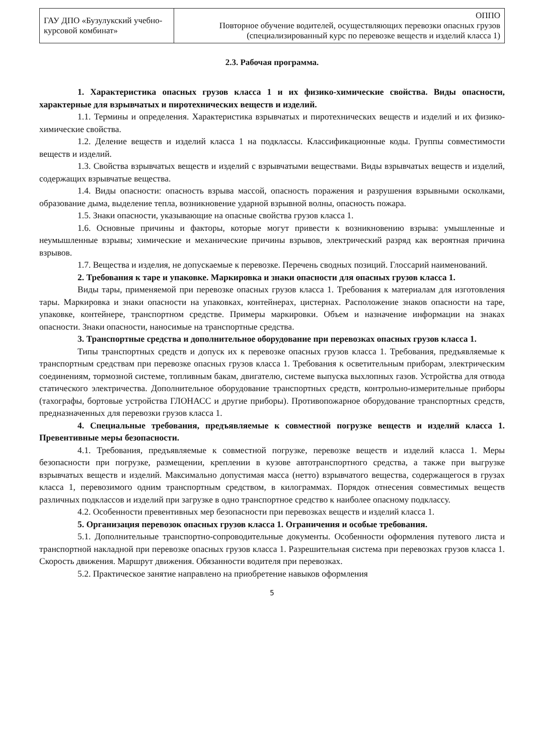| ГАУ ДПО «Бузулукский учебно-курсовой комбинат» | ОППО Повторное обучение водителей, осуществляющих перевозки опасных грузов (специализированный курс по перевозке веществ и изделий класса 1) |
2.3. Рабочая программа.
1. Характеристика опасных грузов класса 1 и их физико-химические свойства. Виды опасности, характерные для взрывчатых и пиротехнических веществ и изделий.
1.1. Термины и определения. Характеристика взрывчатых и пиротехнических веществ и изделий и их физико-химические свойства.
1.2. Деление веществ и изделий класса 1 на подклассы. Классификационные коды. Группы совместимости веществ и изделий.
1.3. Свойства взрывчатых веществ и изделий с взрывчатыми веществами. Виды взрывчатых веществ и изделий, содержащих взрывчатые вещества.
1.4. Виды опасности: опасность взрыва массой, опасность поражения и разрушения взрывными осколками, образование дыма, выделение тепла, возникновение ударной взрывной волны, опасность пожара.
1.5. Знаки опасности, указывающие на опасные свойства грузов класса 1.
1.6. Основные причины и факторы, которые могут привести к возникновению взрыва: умышленные и неумышленные взрывы; химические и механические причины взрывов, электрический разряд как вероятная причина взрывов.
1.7. Вещества и изделия, не допускаемые к перевозке. Перечень сводных позиций. Глоссарий наименований.
2. Требования к таре и упаковке. Маркировка и знаки опасности для опасных грузов класса 1.
Виды тары, применяемой при перевозке опасных грузов класса 1. Требования к материалам для изготовления тары. Маркировка и знаки опасности на упаковках, контейнерах, цистернах. Расположение знаков опасности на таре, упаковке, контейнере, транспортном средстве. Примеры маркировки. Объем и назначение информации на знаках опасности. Знаки опасности, наносимые на транспортные средства.
3. Транспортные средства и дополнительное оборудование при перевозках опасных грузов класса 1.
Типы транспортных средств и допуск их к перевозке опасных грузов класса 1. Требования, предъявляемые к транспортным средствам при перевозке опасных грузов класса 1. Требования к осветительным приборам, электрическим соединениям, тормозной системе, топливным бакам, двигателю, системе выпуска выхлопных газов. Устройства для отвода статического электричества. Дополнительное оборудование транспортных средств, контрольно-измерительные приборы (тахографы, бортовые устройства ГЛОНАСС и другие приборы). Противопожарное оборудование транспортных средств, предназначенных для перевозки грузов класса 1.
4. Специальные требования, предъявляемые к совместной погрузке веществ и изделий класса 1. Превентивные меры безопасности.
4.1. Требования, предъявляемые к совместной погрузке, перевозке веществ и изделий класса 1. Меры безопасности при погрузке, размещении, креплении в кузове автотранспортного средства, а также при выгрузке взрывчатых веществ и изделий. Максимально допустимая масса (нетто) взрывчатого вещества, содержащегося в грузах класса 1, перевозимого одним транспортным средством, в килограммах. Порядок отнесения совместимых веществ различных подклассов и изделий при загрузке в одно транспортное средство к наиболее опасному подклассу.
4.2. Особенности превентивных мер безопасности при перевозках веществ и изделий класса 1.
5. Организация перевозок опасных грузов класса 1. Ограничения и особые требования.
5.1. Дополнительные транспортно-сопроводительные документы. Особенности оформления путевого листа и транспортной накладной при перевозке опасных грузов класса 1. Разрешительная система при перевозках грузов класса 1. Скорость движения. Маршрут движения. Обязанности водителя при перевозках.
5.2. Практическое занятие направлено на приобретение навыков оформления
5